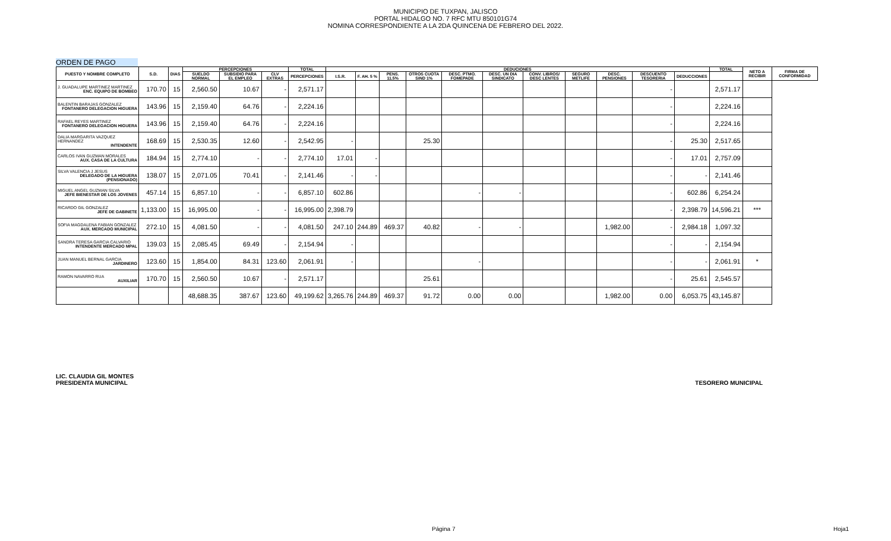MUNICIPIO DE TUXPAN, JALISCO
PORTAL HIDALGO NO. 7 RFC MTU 850101G74
NOMINA CORRESPONDIENTE A LA 2DA QUINCENA DE FEBRERO DEL 2022.
ORDEN DE PAGO
| PUESTO Y NOMBRE COMPLETO | S.D. | DIAS | PERCEPCIONES | | | TOTAL | DEDUCIONES | | | | | | | | | | | TOTAL | NETO A RECIBIR | FIRMA DE CONFORMIDAD |
| --- | --- | --- | --- | --- | --- | --- | --- | --- | --- | --- | --- | --- | --- | --- | --- | --- | --- | --- | --- | --- |
| | | | SUELDO NORMAL | SUBSIDIO PARA EL EMPLEO | CLV EXTRAS | PERCEPCIONES | I.S.R. | F. AH. 5 % | PENS. 11.5% | OTROS CUOTA SIND 1% | DESC. PTMO. FOMEPADE | DESC. UN DIA SINDICATO | CONV. LIBROS/ DESC LENTES | SEGURO METLIFE | DESC. PENSIONES | DESCUENTO TESORERIA | DEDUCCIONES | | | |
| J. GUADALUPE MARTINEZ MARTINEZ ENC. EQUIPO DE BOMBEO | 170.70 | 15 | 2,560.50 | 10.67 | - | 2,571.17 | | | | | | | | | | - | | 2,571.17 | | |
| BALENTIN BARAJAS GONZALEZ FONTANERO DELEGACION HIGUERA | 143.96 | 15 | 2,159.40 | 64.76 | - | 2,224.16 | | | | | | | | | | - | | 2,224.16 | | |
| RAFAEL REYES MARTINEZ FONTANERO DELEGACION HIGUERA | 143.96 | 15 | 2,159.40 | 64.76 | - | 2,224.16 | | | | | | | | | | - | | 2,224.16 | | |
| DALIA MARGARITA VAZQUEZ HERNANDEZ INTENDENTE | 168.69 | 15 | 2,530.35 | 12.60 | - | 2,542.95 | - | | | 25.30 | | | | | | - | 25.30 | 2,517.65 | | |
| CARLOS IVAN GUZMAN MORALES AUX. CASA DE LA CULTURA | 184.94 | 15 | 2,774.10 | - | - | 2,774.10 | 17.01 | - | | | | | | | | - | 17.01 | 2,757.09 | | |
| SILVA VALENCIA J JESUS DELEGADO DE LA HIGUERA (PENSIONADO) | 138.07 | 15 | 2,071.05 | 70.41 | - | 2,141.46 | - | - | | | | | | | | - | - | 2,141.46 | | |
| MIGUEL ANGEL GUZMAN SILVA JEFE BIENESTAR DE LOS JOVENES | 457.14 | 15 | 6,857.10 | - | - | 6,857.10 | 602.86 | | | | - | - | | | | - | 602.86 | 6,254.24 | | |
| RICARDO GIL GONZALEZ JEFE DE GABINETE | 1,133.00 | 15 | 16,995.00 | - | - | 16,995.00 | 2,398.79 | | | | | | | | | - | 2,398.79 | 14,596.21 | *** | |
| SOFIA MAGDALENA FABIAN GONZALEZ AUX. MERCADO MUNICIPAL | 272.10 | 15 | 4,081.50 | - | - | 4,081.50 | 247.10 | 244.89 | 469.37 | 40.82 | - | - | | | 1,982.00 | - | 2,984.18 | 1,097.32 | | |
| SANDRA TERESA GARCIA CALVARIO INTENDENTE MERCADO MPAL | 139.03 | 15 | 2,085.45 | 69.49 | - | 2,154.94 | - | | | | | | | | | - | - | 2,154.94 | | |
| JUAN MANUEL BERNAL GARCIA JARDINERO | 123.60 | 15 | 1,854.00 | 84.31 | 123.60 | 2,061.91 | - | | | | - | | | | | - | - | 2,061.91 | * | |
| RAMON NAVARRO RUA AUXILIAR | 170.70 | 15 | 2,560.50 | 10.67 | - | 2,571.17 | | | | 25.61 | | | | | | - | 25.61 | 2,545.57 | | |
| | | | 48,688.35 | 387.67 | 123.60 | 49,199.62 | 3,265.76 | 244.89 | 469.37 | 91.72 | 0.00 | 0.00 | | | 1,982.00 | 0.00 | 6,053.75 | 43,145.87 | | |
LIC. CLAUDIA GIL MONTES
PRESIDENTA MUNICIPAL
TESORERO MUNICIPAL
Página 7 Hoja1